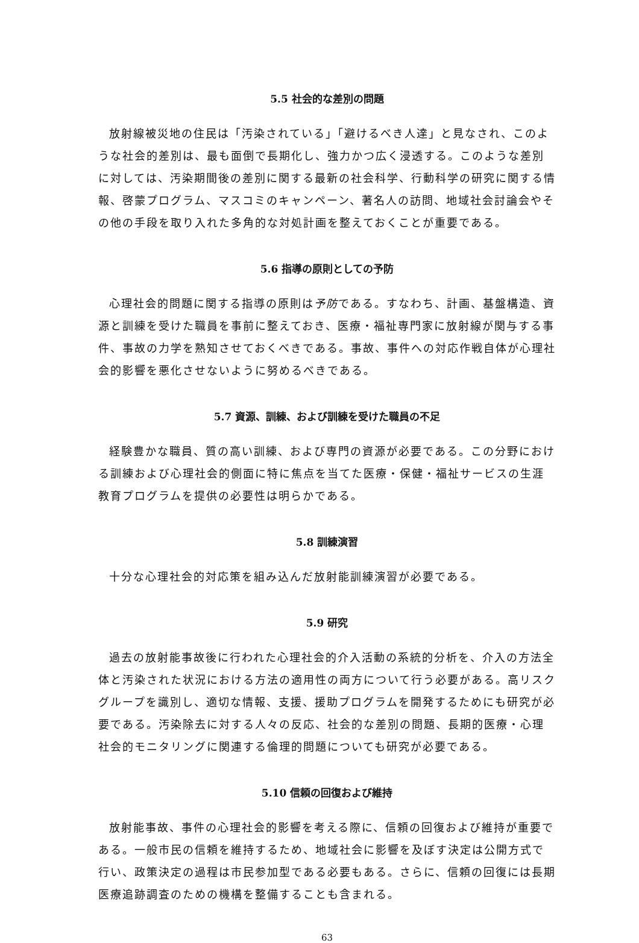5.5 社会的な差別の問題
放射線被災地の住民は「汚染されている」「避けるべき人達」と見なされ、このような社会的差別は、最も面倒で長期化し、強力かつ広く浸透する。このような差別に対しては、汚染期間後の差別に関する最新の社会科学、行動科学の研究に関する情報、啓蒙プログラム、マスコミのキャンペーン、著名人の訪問、地域社会討論会やその他の手段を取り入れた多角的な対処計画を整えておくことが重要である。
5.6 指導の原則としての予防
心理社会的問題に関する指導の原則は予防である。すなわち、計画、基盤構造、資源と訓練を受けた職員を事前に整えておき、医療・福祉専門家に放射線が関与する事件、事故の力学を熟知させておくべきである。事故、事件への対応作戦自体が心理社会的影響を悪化させないように努めるべきである。
5.7 資源、訓練、および訓練を受けた職員の不足
経験豊かな職員、質の高い訓練、および専門の資源が必要である。この分野における訓練および心理社会的側面に特に焦点を当てた医療・保健・福祉サービスの生涯教育プログラムを提供の必要性は明らかである。
5.8 訓練演習
十分な心理社会的対応策を組み込んだ放射能訓練演習が必要である。
5.9 研究
過去の放射能事故後に行われた心理社会的介入活動の系統的分析を、介入の方法全体と汚染された状況における方法の適用性の両方について行う必要がある。高リスクグループを識別し、適切な情報、支援、援助プログラムを開発するためにも研究が必要である。汚染除去に対する人々の反応、社会的な差別の問題、長期的医療・心理社会的モニタリングに関連する倫理的問題についても研究が必要である。
5.10 信頼の回復および維持
放射能事故、事件の心理社会的影響を考える際に、信頼の回復および維持が重要である。一般市民の信頼を維持するため、地域社会に影響を及ぼす決定は公開方式で行い、政策決定の過程は市民参加型である必要もある。さらに、信頼の回復には長期医療追跡調査のための機構を整備することも含まれる。
63